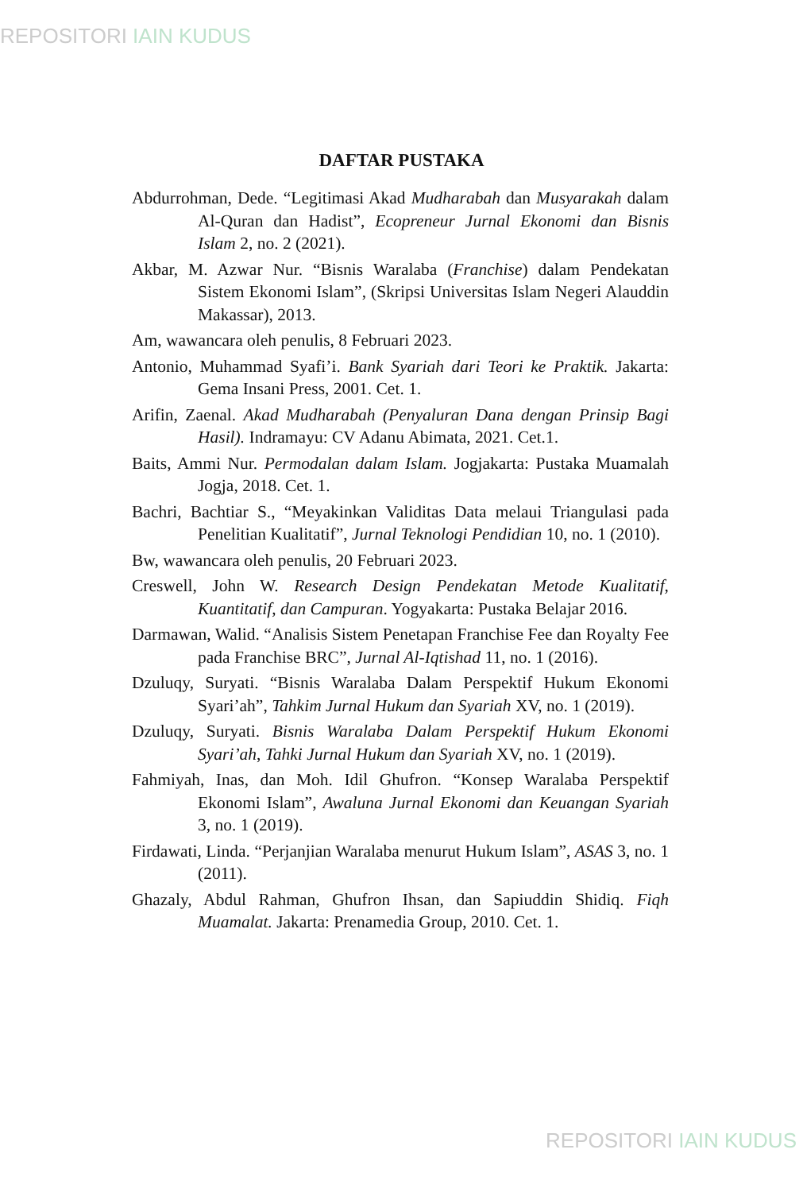REPOSITORI IAIN KUDUS
DAFTAR PUSTAKA
Abdurrohman, Dede. “Legitimasi Akad Mudharabah dan Musyarakah dalam Al-Quran dan Hadist”, Ecopreneur Jurnal Ekonomi dan Bisnis Islam 2, no. 2 (2021).
Akbar, M. Azwar Nur. “Bisnis Waralaba (Franchise) dalam Pendekatan Sistem Ekonomi Islam”, (Skripsi Universitas Islam Negeri Alauddin Makassar), 2013.
Am, wawancara oleh penulis, 8 Februari 2023.
Antonio, Muhammad Syafi’i. Bank Syariah dari Teori ke Praktik. Jakarta: Gema Insani Press, 2001. Cet. 1.
Arifin, Zaenal. Akad Mudharabah (Penyaluran Dana dengan Prinsip Bagi Hasil). Indramayu: CV Adanu Abimata, 2021. Cet.1.
Baits, Ammi Nur. Permodalan dalam Islam. Jogjakarta: Pustaka Muamalah Jogja, 2018. Cet. 1.
Bachri, Bachtiar S., “Meyakinkan Validitas Data melaui Triangulasi pada Penelitian Kualitatif”, Jurnal Teknologi Pendidian 10, no. 1 (2010).
Bw, wawancara oleh penulis, 20 Februari 2023.
Creswell, John W. Research Design Pendekatan Metode Kualitatif, Kuantitatif, dan Campuran. Yogyakarta: Pustaka Belajar 2016.
Darmawan, Walid. “Analisis Sistem Penetapan Franchise Fee dan Royalty Fee pada Franchise BRC”, Jurnal Al-Iqtishad 11, no. 1 (2016).
Dzuluqy, Suryati. “Bisnis Waralaba Dalam Perspektif Hukum Ekonomi Syari’ah”, Tahkim Jurnal Hukum dan Syariah XV, no. 1 (2019).
Dzuluqy, Suryati. Bisnis Waralaba Dalam Perspektif Hukum Ekonomi Syari’ah, Tahki Jurnal Hukum dan Syariah XV, no. 1 (2019).
Fahmiyah, Inas, dan Moh. Idil Ghufron. “Konsep Waralaba Perspektif Ekonomi Islam”, Awaluna Jurnal Ekonomi dan Keuangan Syariah 3, no. 1 (2019).
Firdawati, Linda. “Perjanjian Waralaba menurut Hukum Islam”, ASAS 3, no. 1 (2011).
Ghazaly, Abdul Rahman, Ghufron Ihsan, dan Sapiuddin Shidiq. Fiqh Muamalat. Jakarta: Prenamedia Group, 2010. Cet. 1.
REPOSITORI IAIN KUDUS